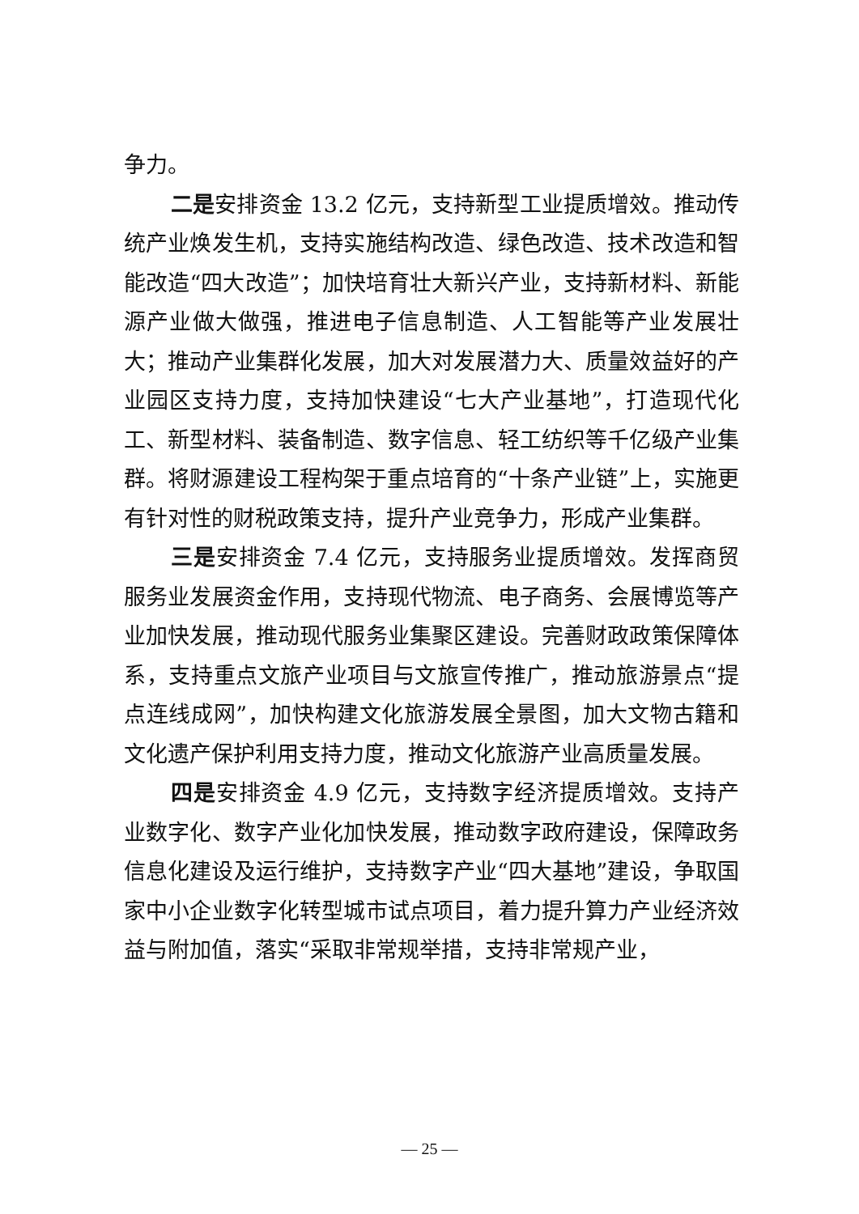争力。
二是安排资金 13.2 亿元，支持新型工业提质增效。推动传统产业焕发生机，支持实施结构改造、绿色改造、技术改造和智能改造“四大改造”；加快培育壮大新兴产业，支持新材料、新能源产业做大做强，推进电子信息制造、人工智能等产业发展壮大；推动产业集群化发展，加大对发展潜力大、质量效益好的产业园区支持力度，支持加快建设“七大产业基地”，打造现代化工、新型材料、装备制造、数字信息、轻工纺织等千亿级产业集群。将财源建设工程构架于重点培育的“十条产业链”上，实施更有针对性的财税政策支持，提升产业竞争力，形成产业集群。
三是安排资金 7.4 亿元，支持服务业提质增效。发挥商贸服务业发展资金作用，支持现代物流、电子商务、会展博览等产业加快发展，推动现代服务业集聚区建设。完善财政政策保障体系，支持重点文旅产业项目与文旅宣传推广，推动旅游景点“提点连线成网”，加快构建文化旅游发展全景图，加大文物古籍和文化遗产保护利用支持力度，推动文化旅游产业高质量发展。
四是安排资金 4.9 亿元，支持数字经济提质增效。支持产业数字化、数字产业化加快发展，推动数字政府建设，保障政务信息化建设及运行维护，支持数字产业“四大基地”建设，争取国家中小企业数字化转型城市试点项目，着力提升算力产业经济效益与附加值，落实“采取非常规举措，支持非常规产业，
— 25 —